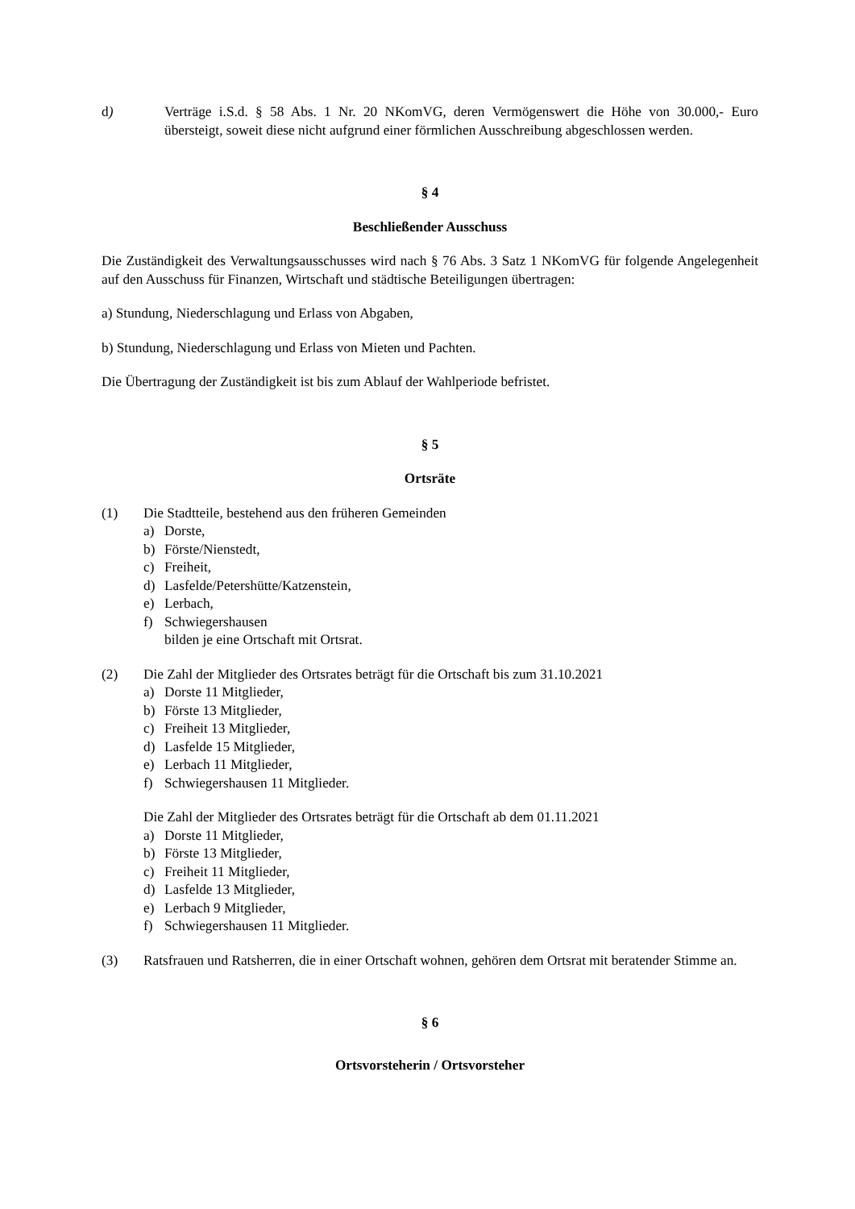d) Verträge i.S.d. § 58 Abs. 1 Nr. 20 NKomVG, deren Vermögenswert die Höhe von 30.000,- Euro übersteigt, soweit diese nicht aufgrund einer förmlichen Ausschreibung abgeschlossen werden.
§ 4
Beschließender Ausschuss
Die Zuständigkeit des Verwaltungsausschusses wird nach § 76 Abs. 3 Satz 1 NKomVG für folgende Angelegenheit auf den Ausschuss für Finanzen, Wirtschaft und städtische Beteiligungen übertragen:
a) Stundung, Niederschlagung und Erlass von Abgaben,
b) Stundung, Niederschlagung und Erlass von Mieten und Pachten.
Die Übertragung der Zuständigkeit ist bis zum Ablauf der Wahlperiode befristet.
§ 5
Ortsräte
(1) Die Stadtteile, bestehend aus den früheren Gemeinden
a) Dorste,
b) Förste/Nienstedt,
c) Freiheit,
d) Lasfelde/Petershütte/Katzenstein,
e) Lerbach,
f) Schwiegershausen
bilden je eine Ortschaft mit Ortsrat.
(2) Die Zahl der Mitglieder des Ortsrates beträgt für die Ortschaft bis zum 31.10.2021
a) Dorste 11 Mitglieder,
b) Förste 13 Mitglieder,
c) Freiheit 13 Mitglieder,
d) Lasfelde 15 Mitglieder,
e) Lerbach 11 Mitglieder,
f) Schwiegershausen 11 Mitglieder.
Die Zahl der Mitglieder des Ortsrates beträgt für die Ortschaft ab dem 01.11.2021
a) Dorste 11 Mitglieder,
b) Förste 13 Mitglieder,
c) Freiheit 11 Mitglieder,
d) Lasfelde 13 Mitglieder,
e) Lerbach 9 Mitglieder,
f) Schwiegershausen 11 Mitglieder.
(3) Ratsfrauen und Ratsherren, die in einer Ortschaft wohnen, gehören dem Ortsrat mit beratender Stimme an.
§ 6
Ortsvorsteherin / Ortsvorsteher